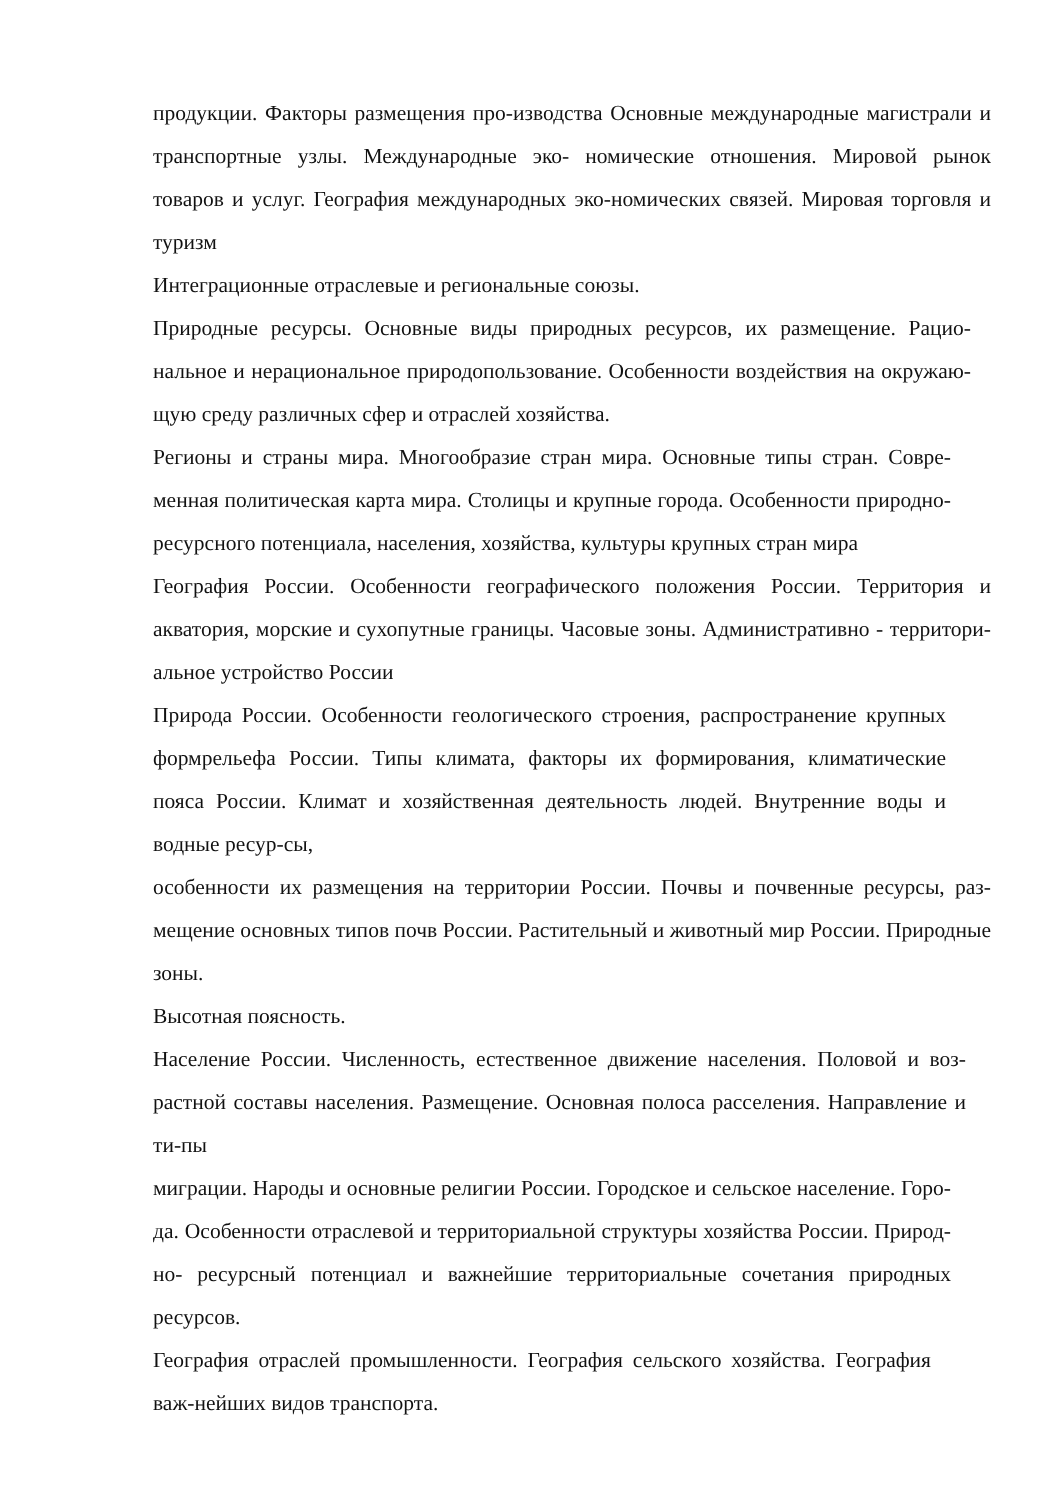продукции. Факторы размещения про-изводства Основные международные магистрали и транспортные узлы. Международные эко- номические отношения. Мировой рынок товаров и услуг. География международных эко-номических связей. Мировая торговля и туризм
Интеграционные отраслевые и региональные союзы.
Природные ресурсы. Основные виды природных ресурсов, их размещение. Рацио-нальное и нерациональное природопользование. Особенности воздействия на окружаю-щую среду различных сфер и отраслей хозяйства.
Регионы и страны мира. Многообразие стран мира. Основные типы стран. Совре-менная политическая карта мира. Столицы и крупные города. Особенности природно-ресурсного потенциала, населения, хозяйства, культуры крупных стран мира
География России. Особенности географического положения России. Территория и акватория, морские и сухопутные границы. Часовые зоны. Административно - территори-альное устройство России
Природа России. Особенности геологического строения, распространение крупных формрельефа России. Типы климата, факторы их формирования, климатические пояса России. Климат и хозяйственная деятельность людей. Внутренние воды и водные ресур-сы,
особенности их размещения на территории России. Почвы и почвенные ресурсы, раз-мещение основных типов почв России. Растительный и животный мир России. Природные зоны.
Высотная поясность.
Население России. Численность, естественное движение населения. Половой и воз-растной составы населения. Размещение. Основная полоса расселения. Направление и ти-пы
миграции. Народы и основные религии России. Городское и сельское население. Горо-да. Особенности отраслевой и территориальной структуры хозяйства России. Природ-но- ресурсный потенциал и важнейшие территориальные сочетания природных ресурсов.
География отраслей промышленности. География сельского хозяйства. География важ-нейших видов транспорта.